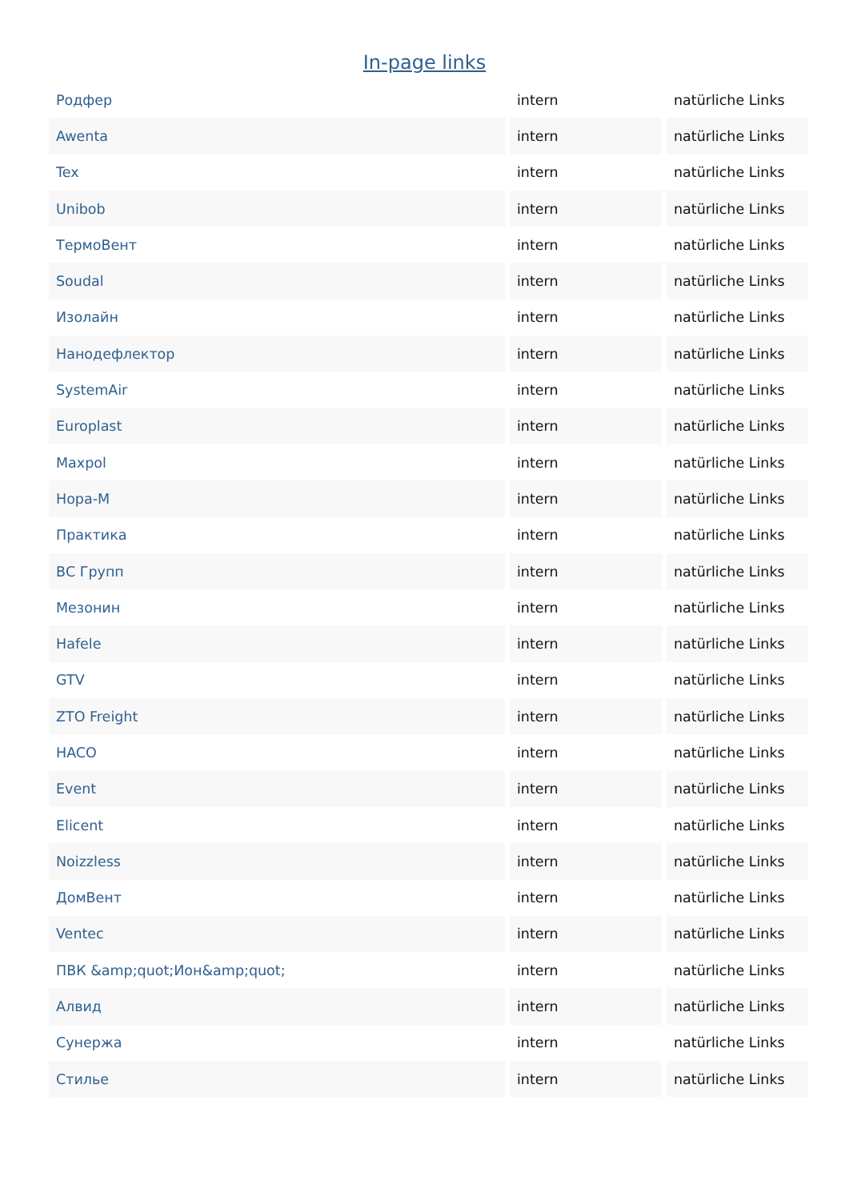In-page links
| Родфер | intern | natürliche Links |
| Awenta | intern | natürliche Links |
| Tex | intern | natürliche Links |
| Unibob | intern | natürliche Links |
| ТермоВент | intern | natürliche Links |
| Soudal | intern | natürliche Links |
| Изолайн | intern | natürliche Links |
| Нанодефлектор | intern | natürliche Links |
| SystemAir | intern | natürliche Links |
| Europlast | intern | natürliche Links |
| Maxpol | intern | natürliche Links |
| Нора-М | intern | natürliche Links |
| Практика | intern | natürliche Links |
| ВС Групп | intern | natürliche Links |
| Мезонин | intern | natürliche Links |
| Hafele | intern | natürliche Links |
| GTV | intern | natürliche Links |
| ZTO Freight | intern | natürliche Links |
| HACO | intern | natürliche Links |
| Event | intern | natürliche Links |
| Elicent | intern | natürliche Links |
| Noizzless | intern | natürliche Links |
| ДомВент | intern | natürliche Links |
| Ventec | intern | natürliche Links |
| ПВК &amp;quot;Ион&amp;quot; | intern | natürliche Links |
| Алвид | intern | natürliche Links |
| Сунержа | intern | natürliche Links |
| Стилье | intern | natürliche Links |